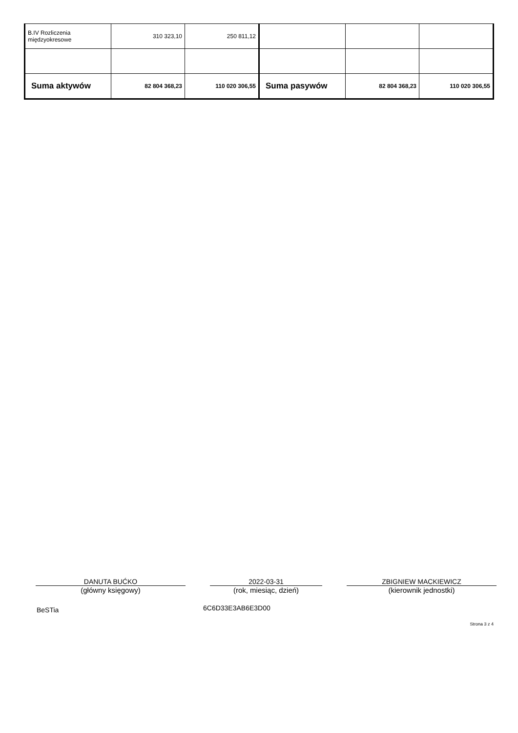| B.IV Rozliczenia międzyokresowe | 310 323,10 | 250 811,12 | | | |
| Suma aktywów | 82 804 368,23 | 110 020 306,55 | Suma pasywów | 82 804 368,23 | 110 020 306,55 |
DANUTA BUĆKO
(główny księgowy)
2022-03-31
(rok, miesiąc, dzień)
ZBIGNIEW MACKIEWICZ
(kierownik jednostki)
BeSTia 6C6D33E3AB6E3D00
Strona 3 z 4